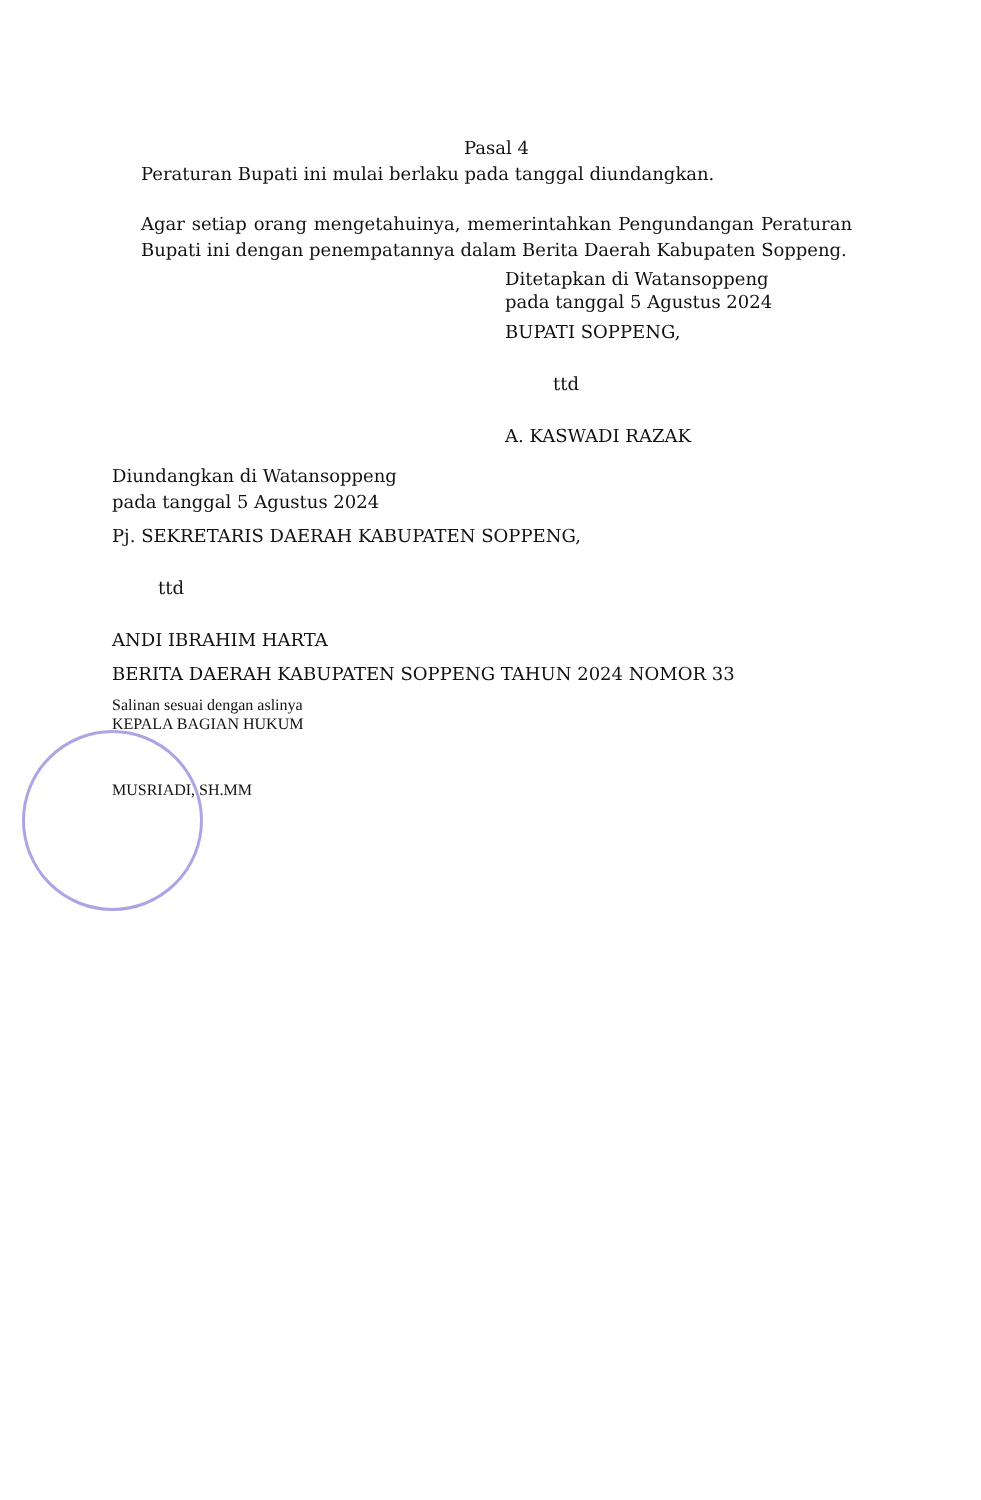Pasal 4
Peraturan Bupati ini mulai berlaku pada tanggal diundangkan.
Agar setiap orang mengetahuinya, memerintahkan Pengundangan Peraturan Bupati ini dengan penempatannya dalam Berita Daerah Kabupaten Soppeng.
Ditetapkan di Watansoppeng
pada tanggal 5 Agustus 2024
BUPATI SOPPENG,
ttd
A. KASWADI RAZAK
Diundangkan di Watansoppeng
pada tanggal 5 Agustus 2024
Pj. SEKRETARIS DAERAH KABUPATEN SOPPENG,
ttd
ANDI IBRAHIM HARTA
BERITA DAERAH KABUPATEN SOPPENG TAHUN 2024 NOMOR 33
Salinan sesuai dengan aslinya
KEPALA BAGIAN HUKUM
MUSRIADI, SH.MM